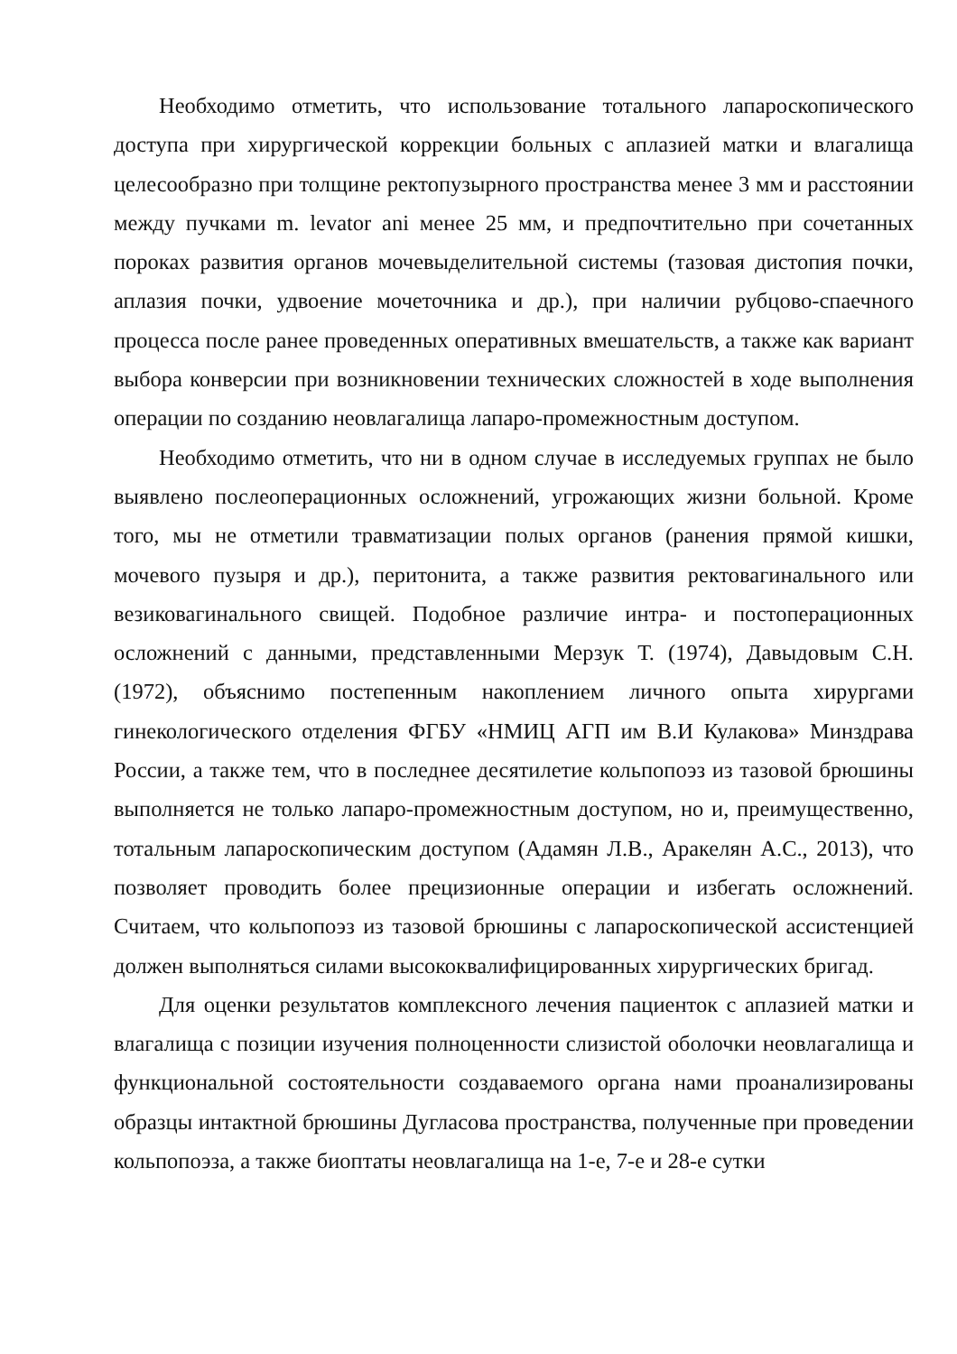Необходимо отметить, что использование тотального лапароскопического доступа при хирургической коррекции больных с аплазией матки и влагалища целесообразно при толщине ректопузырного пространства менее 3 мм и расстоянии между пучками m. levator ani менее 25 мм, и предпочтительно при сочетанных пороках развития органов мочевыделительной системы (тазовая дистопия почки, аплазия почки, удвоение мочеточника и др.), при наличии рубцово-спаечного процесса после ранее проведенных оперативных вмешательств, а также как вариант выбора конверсии при возникновении технических сложностей в ходе выполнения операции по созданию неовлагалища лапаро-промежностным доступом.
Необходимо отметить, что ни в одном случае в исследуемых группах не было выявлено послеоперационных осложнений, угрожающих жизни больной. Кроме того, мы не отметили травматизации полых органов (ранения прямой кишки, мочевого пузыря и др.), перитонита, а также развития ректовагинального или везиковагинального свищей. Подобное различие интра- и постоперационных осложнений с данными, представленными Мерзук Т. (1974), Давыдовым С.Н. (1972), объяснимо постепенным накоплением личного опыта хирургами гинекологического отделения ФГБУ «НМИЦ АГП им В.И Кулакова» Минздрава России, а также тем, что в последнее десятилетие кольпопоэз из тазовой брюшины выполняется не только лапаро-промежностным доступом, но и, преимущественно, тотальным лапароскопическим доступом (Адамян Л.В., Аракелян А.С., 2013), что позволяет проводить более прецизионные операции и избегать осложнений. Считаем, что кольпопоэз из тазовой брюшины с лапароскопической ассистенцией должен выполняться силами высококвалифицированных хирургических бригад.
Для оценки результатов комплексного лечения пациенток с аплазией матки и влагалища с позиции изучения полноценности слизистой оболочки неовлагалища и функциональной состоятельности создаваемого органа нами проанализированы образцы интактной брюшины Дугласова пространства, полученные при проведении кольпопоэза, а также биоптаты неовлагалища на 1-е, 7-е и 28-е сутки